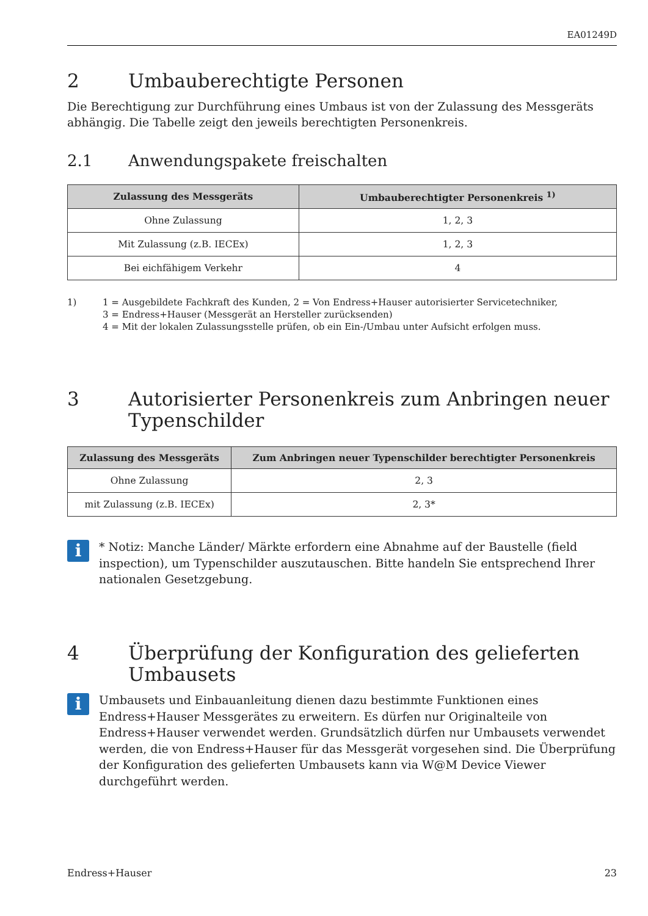EA01249D
2 Umbauberechtigte Personen
Die Berechtigung zur Durchführung eines Umbaus ist von der Zulassung des Messgeräts abhängig. Die Tabelle zeigt den jeweils berechtigten Personenkreis.
2.1 Anwendungspakete freischalten
| Zulassung des Messgeräts | Umbauberechtigter Personenkreis <sup>1)</sup> |
| --- | --- |
| Ohne Zulassung | 1, 2, 3 |
| Mit Zulassung (z.B. IECEx) | 1, 2, 3 |
| Bei eichfähigem Verkehr | 4 |
1) 1 = Ausgebildete Fachkraft des Kunden, 2 = Von Endress+Hauser autorisierter Servicetechniker,
3 = Endress+Hauser (Messgerät an Hersteller zurücksenden)
4 = Mit der lokalen Zulassungsstelle prüfen, ob ein Ein-/Umbau unter Aufsicht erfolgen muss.
3 Autorisierter Personenkreis zum Anbringen neuer Typenschilder
| Zulassung des Messgeräts | Zum Anbringen neuer Typenschilder berechtigter Personenkreis |
| --- | --- |
| Ohne Zulassung | 2, 3 |
| mit Zulassung (z.B. IECEx) | 2, 3* |
i
* Notiz: Manche Länder/ Märkte erfordern eine Abnahme auf der Baustelle (field inspection), um Typenschilder auszutauschen. Bitte handeln Sie entsprechend Ihrer nationalen Gesetzgebung.
4 Überprüfung der Konfiguration des gelieferten Umbausets
i
Umbausets und Einbauanleitung dienen dazu bestimmte Funktionen eines Endress+Hauser Messgerätes zu erweitern. Es dürfen nur Originalteile von Endress+Hauser verwendet werden. Grundsätzlich dürfen nur Umbausets verwendet werden, die von Endress+Hauser für das Messgerät vorgesehen sind. Die Überprüfung der Konfiguration des gelieferten Umbausets kann via W@M Device Viewer durchgeführt werden.
Endress+Hauser 23